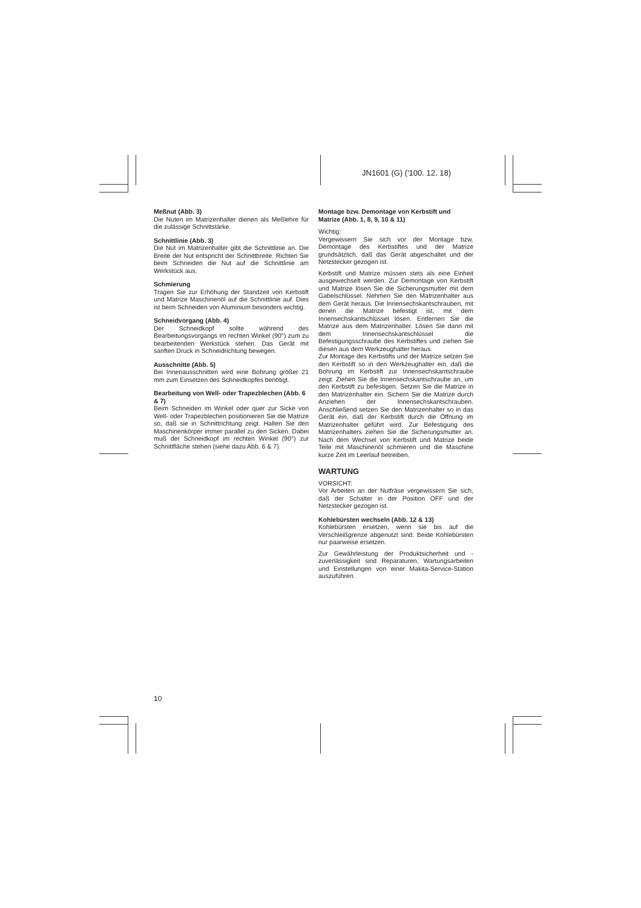JN1601 (G) ('100. 12. 18)
Meßnut (Abb. 3)
Die Nuten im Matrizenhalter dienen als Meßlehre für die zulässige Schnittstärke.
Schnittlinie (Abb. 3)
Die Nut im Matrizenhalter gibt die Schnittlinie an. Die Breite der Nut entspricht der Schnittbreite. Richten Sie beim Schneiden die Nut auf die Schnittlinie am Werkstück aus.
Schmierung
Tragen Sie zur Erhöhung der Standzeit von Kerbstift und Matrize Maschinenöl auf die Schnittlinie auf. Dies ist beim Schneiden von Aluminium besonders wichtig.
Schneidvorgang (Abb. 4)
Der Schneidkopf sollte während des Bearbeitungsvorgangs im rechten Winkel (90°) zum zu bearbeitenden Werkstück stehen. Das Gerät mit sanften Druck in Schneidrichtung bewegen.
Ausschnitte (Abb. 5)
Bei Innenausschnitten wird eine Bohrung größer 21 mm zum Einsetzen des Schneidkopfes benötigt.
Bearbeitung von Well- oder Trapezblechen (Abb. 6 & 7)
Beim Schneiden im Winkel oder quer zur Sicke von Well- oder Trapezblechen positionieren Sie die Matrize so, daß sie in Schnittrichtung zeigt. Halten Sie den Maschinenkörper immer parallel zu den Sicken. Dabei muß der Schneidkopf im rechten Winkel (90°) zur Schnittfläche stehen (siehe dazu Abb. 6 & 7).
Montage bzw. Demontage von Kerbstift und Matrize (Abb. 1, 8, 9, 10 & 11)
Wichtig:
Vergewissern Sie sich vor der Montage bzw. Demontage des Kerbstiftes und der Matrize grundsätzlich, daß das Gerät abgeschaltet und der Netzstecker gezogen ist.
Kerbstift und Matrize müssen stets als eine Einheit ausgewechselt werden. Zur Demontage von Kerbstift und Matrize lösen Sie die Sicherungsmutter mit dem Gabelschlüssel. Nehmen Sie den Matrizenhalter aus dem Gerät heraus. Die Innensechskantschrauben, mit denen die Matrize befestigt ist, mit dem Innensechskantschlüssel lösen. Entfernen Sie die Matrize aus dem Matrizenhalter. Lösen Sie dann mit dem Innensechskantschlüssel die Befestigungsschraube des Kerbstiftes und ziehen Sie diesen aus dem Werkzeughalter heraus.
Zur Montage des Kerbstifts und der Matrize setzen Sie den Kerbstift so in den Werkzeughalter ein, daß die Bohrung im Kerbstift zur Innensechskantschraube zeigt. Ziehen Sie die Innensechskantschraube an, um den Kerbstift zu befestigen. Setzen Sie die Matrize in den Matrizenhalter ein. Sichern Sie die Matrize durch Anziehen der Innensechskantschrauben. Anschließend setzen Sie den Matrizenhalter so in das Gerät ein, daß der Kerbstift durch die Öffnung im Matrizenhalter geführt wird. Zur Befestigung des Matrizenhalters ziehen Sie die Sicherungsmutter an. Nach dem Wechsel von Kerbstift und Matrize beide Teile mit Maschinenöl schmieren und die Maschine kurze Zeit im Leerlauf betreiben.
WARTUNG
VORSICHT:
Vor Arbeiten an der Nutfräse vergewissern Sie sich, daß der Schalter in der Position OFF und der Netzstecker gezogen ist.
Kohlebürsten wechseln (Abb. 12 & 13)
Kohlebürsten ersetzen, wenn sie bis auf die Verschleißgrenze abgenutzt sind. Beide Kohlebürsten nur paarweise ersetzen.
Zur Gewährleistung der Produktsicherheit und -zuverlässigkeit sind Reparaturen, Wartungsarbeiten und Einstellungen von einer Makita-Service-Station auszuführen.
10